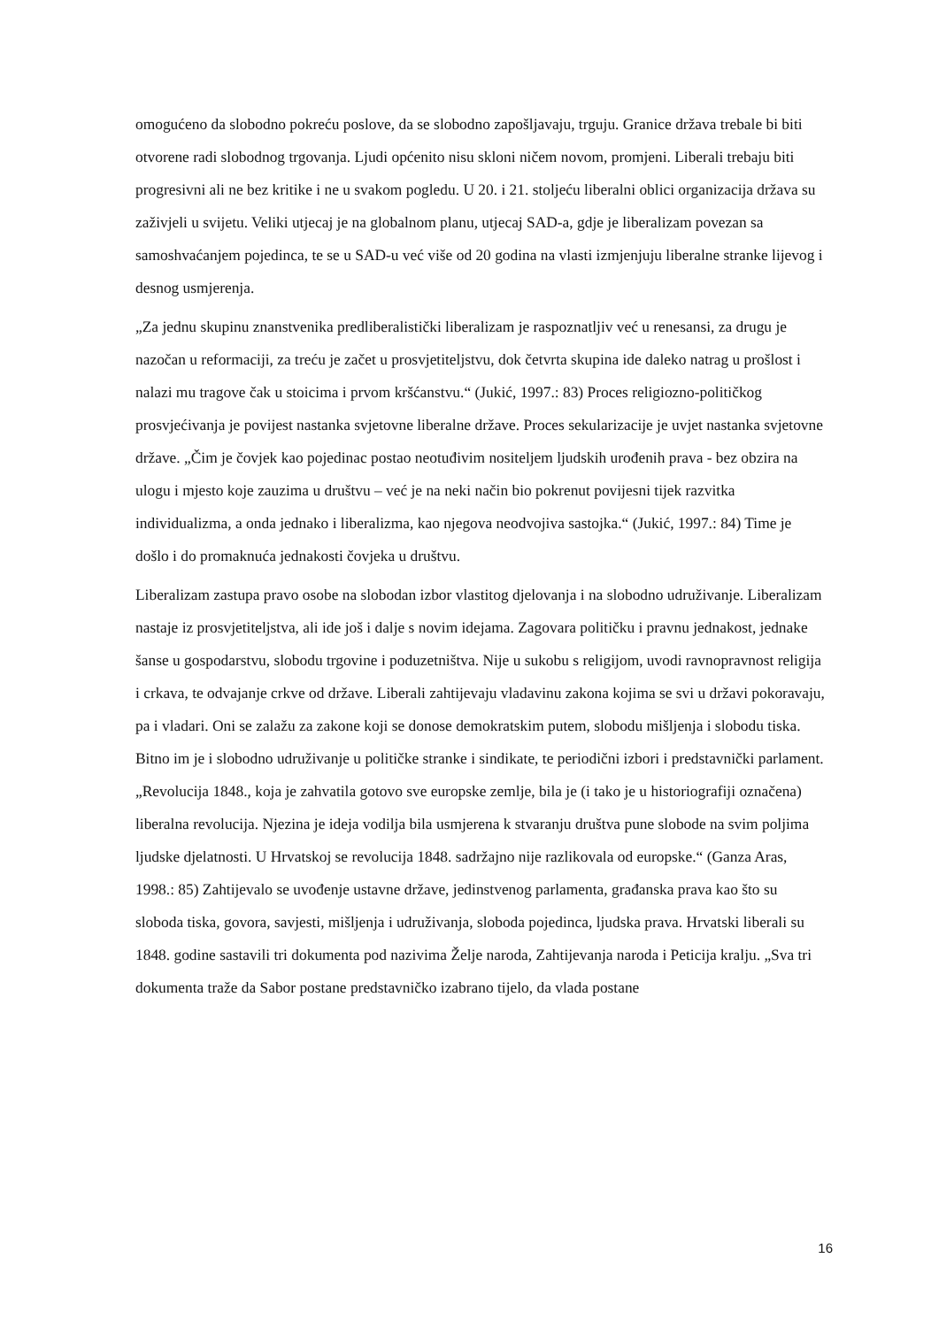omogućeno da slobodno pokreću poslove, da se slobodno zapošljavaju, trguju. Granice država trebale bi biti otvorene radi slobodnog trgovanja. Ljudi općenito nisu skloni ničem novom, promjeni. Liberali trebaju biti progresivni ali ne bez kritike i ne u svakom pogledu. U 20. i 21. stoljeću liberalni oblici organizacija država su zaživjeli u svijetu. Veliki utjecaj je na globalnom planu, utjecaj SAD-a, gdje je liberalizam povezan sa samoshvaćanjem pojedinca, te se u SAD-u već više od 20 godina na vlasti izmjenjuju liberalne stranke lijevog i desnog usmjerenja.
„Za jednu skupinu znanstvenika predliberalistički liberalizam je raspoznatljiv već u renesansi, za drugu je nazočan u reformaciji, za treću je začet u prosvjetiteljstvu, dok četvrta skupina ide daleko natrag u prošlost i nalazi mu tragove čak u stoicima i prvom kršćanstvu.“ (Jukić, 1997.: 83) Proces religiozno-političkog prosvjećivanja je povijest nastanka svjetovne liberalne države. Proces sekularizacije je uvjet nastanka svjetovne države. „Čim je čovjek kao pojedinac postao neotuđivim nositeljem ljudskih urođenih prava - bez obzira na ulogu i mjesto koje zauzima u društvu – već je na neki način bio pokrenut povijesni tijek razvitka individualizma, a onda jednako i liberalizma, kao njegova neodvojiva sastojka.“ (Jukić, 1997.: 84) Time je došlo i do promaknuća jednakosti čovjeka u društvu.
Liberalizam zastupa pravo osobe na slobodan izbor vlastitog djelovanja i na slobodno udruživanje. Liberalizam nastaje iz prosvjetiteljstva, ali ide još i dalje s novim idejama. Zagovara političku i pravnu jednakost, jednake šanse u gospodarstvu, slobodu trgovine i poduzetništva. Nije u sukobu s religijom, uvodi ravnopravnost religija i crkava, te odvajanje crkve od države. Liberali zahtijevaju vladavinu zakona kojima se svi u državi pokoravaju, pa i vladari. Oni se zalažu za zakone koji se donose demokratskim putem, slobodu mišljenja i slobodu tiska. Bitno im je i slobodno udruživanje u političke stranke i sindikate, te periodični izbori i predstavnički parlament. „Revolucija 1848., koja je zahvatila gotovo sve europske zemlje, bila je (i tako je u historiografiji označena) liberalna revolucija. Njezina je ideja vodilja bila usmjerena k stvaranju društva pune slobode na svim poljima ljudske djelatnosti. U Hrvatskoj se revolucija 1848. sadržajno nije razlikovala od europske.“ (Ganza Aras, 1998.: 85) Zahtijevalo se uvođenje ustavne države, jedinstvenog parlamenta, građanska prava kao što su sloboda tiska, govora, savjesti, mišljenja i udruživanja, sloboda pojedinca, ljudska prava. Hrvatski liberali su 1848. godine sastavili tri dokumenta pod nazivima Želje naroda, Zahtijevanja naroda i Peticija kralju. „Sva tri dokumenta traže da Sabor postane predstavničko izabrano tijelo, da vlada postane
16